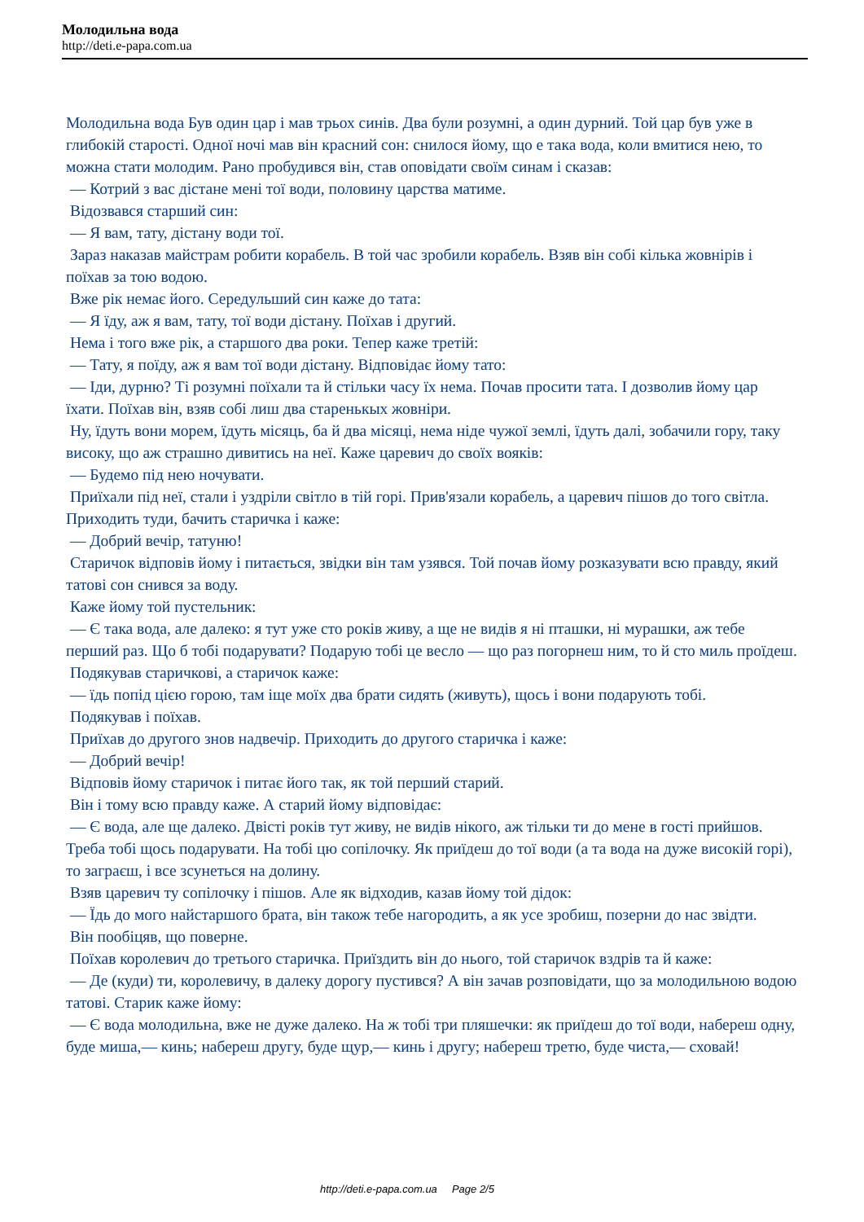Молодильна вода
http://deti.e-papa.com.ua
Молодильна вода Був один цар і мав трьох синів. Два були розумні, а один дурний. Той цар був уже в глибокій старості. Одної ночі мав він красний сон: снилося йому, що е така вода, коли вмитися нею, то можна стати молодим. Рано пробудився він, став оповідати своїм синам і сказав:
— Котрий з вас дістане мені тої води, половину царства матиме.
Відозвався старший син:
— Я вам, тату, дістану води тої.
Зараз наказав майстрам робити корабель. В той час зробили корабель. Взяв він собі кілька жовнірів і поїхав за тою водою.
Вже рік немає його. Середульший син каже до тата:
— Я їду, аж я вам, тату, тої води дістану. Поїхав і другий.
Нема і того вже рік, а старшого два роки. Тепер каже третій:
— Тату, я поїду, аж я вам тої води дістану. Відповідає йому тато:
— Іди, дурню? Ті розумні поїхали та й стільки часу їх нема. Почав просити тата. І дозволив йому цар їхати. Поїхав він, взяв собі лиш два старенькых жовніри.
Ну, їдуть вони морем, їдуть місяць, ба й два місяці, нема ніде чужої землі, їдуть далі, зобачили гору, таку високу, що аж страшно дивитись на неї. Каже царевич до своїх вояків:
— Будемо під нею ночувати.
Приїхали під неї, стали і уздріли світло в тій горі. Прив'язали корабель, а царевич пішов до того світла. Приходить туди, бачить старичка і каже:
— Добрий вечір, татуню!
Старичок відповів йому і питається, звідки він там узявся. Той почав йому розказувати всю правду, який татові сон снився за воду.
Каже йому той пустельник:
— Є така вода, але далеко: я тут уже сто років живу, а ще не видів я ні пташки, ні мурашки, аж тебе перший раз. Що б тобі подарувати? Подарую тобі це весло — що раз погорнеш ним, то й сто миль проїдеш.
Подякував старичкові, а старичок каже:
— їдь попід цією горою, там іще моїх два брати сидять (живуть), щось і вони подарують тобі.
Подякував і поїхав.
Приїхав до другого знов надвечір. Приходить до другого старичка і каже:
— Добрий вечір!
Відповів йому старичок і питає його так, як той перший старий.
Він і тому всю правду каже. А старий йому відповідає:
— Є вода, але ще далеко. Двісті років тут живу, не видів нікого, аж тільки ти до мене в гості прийшов. Треба тобі щось подарувати. На тобі цю сопілочку. Як приїдеш до тої води (а та вода на дуже високій горі), то заграєш, і все зсунеться на долину.
Взяв царевич ту сопілочку і пішов. Але як відходив, казав йому той дідок:
— Їдь до мого найстаршого брата, він також тебе нагородить, а як усе зробиш, позерни до нас звідти.
Він пообіцяв, що поверне.
Поїхав королевич до третього старичка. Приїздить він до нього, той старичок вздрів та й каже:
— Де (куди) ти, королевичу, в далеку дорогу пустився? А він зачав розповідати, що за молодильною водою татові. Старик каже йому:
— Є вода молодильна, вже не дуже далеко. На ж тобі три пляшечки: як приїдеш до тої води, набереш одну, буде миша,— кинь; набереш другу, буде щур,— кинь і другу; набереш третю, буде чиста,— сховай!
http://deti.e-papa.com.ua Page 2/5